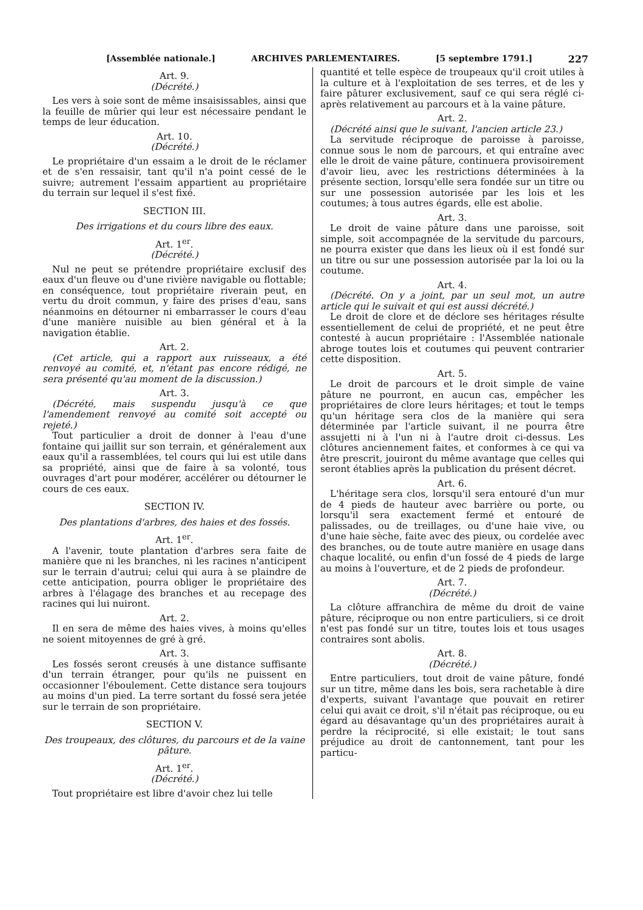[Assemblée nationale.] ARCHIVES PARLEMENTAIRES. [5 septembre 1791.] 227
Art. 9.
(Décrété.)
Les vers à soie sont de même insaisissables, ainsi que la feuille de mûrier qui leur est nécessaire pendant le temps de leur éducation.
Art. 10.
(Décrété.)
Le propriétaire d'un essaim a le droit de le réclamer et de s'en ressaisir, tant qu'il n'a point cessé de le suivre; autrement l'essaim appartient au propriétaire du terrain sur lequel il s'est fixé.
SECTION III.
Des irrigations et du cours libre des eaux.
Art. 1<sup>er</sup>.
(Décrété.)
Nul ne peut se prétendre propriétaire exclusif des eaux d'un fleuve ou d'une rivière navigable ou flottable; en conséquence, tout propriétaire riverain peut, en vertu du droit commun, y faire des prises d'eau, sans néanmoins en détourner ni embarrasser le cours d'eau d'une manière nuisible au bien général et à la navigation établie.
Art. 2.
(Cet article, qui a rapport aux ruisseaux, a été renvoyé au comité, et, n'étant pas encore rédigé, ne sera présenté qu'au moment de la discussion.)
Art. 3.
(Décrété, mais suspendu jusqu'à ce que l'amendement renvoyé au comité soit accepté ou rejeté.)
Tout particulier a droit de donner à l'eau d'une fontaine qui jaillit sur son terrain, et généralement aux eaux qu'il a rassemblées, tel cours qui lui est utile dans sa propriété, ainsi que de faire à sa volonté, tous ouvrages d'art pour modérer, accélérer ou détourner le cours de ces eaux.
SECTION IV.
Des plantations d'arbres, des haies et des fossés.
Art. 1<sup>er</sup>.
A l'avenir, toute plantation d'arbres sera faite de manière que ni les branches, ni les racines n'anticipent sur le terrain d'autrui; celui qui aura à se plaindre de cette anticipation, pourra obliger le propriétaire des arbres à l'élagage des branches et au recepage des racines qui lui nuiront.
Art. 2.
Il en sera de même des haies vives, à moins qu'elles ne soient mitoyennes de gré à gré.
Art. 3.
Les fossés seront creusés à une distance suffisante d'un terrain étranger, pour qu'ils ne puissent en occasionner l'éboulement. Cette distance sera toujours au moins d'un pied. La terre sortant du fossé sera jetée sur le terrain de son propriétaire.
SECTION V.
Des troupeaux, des clôtures, du parcours et de la vaine pâture.
Art. 1<sup>er</sup>.
(Décrété.)
Tout propriétaire est libre d'avoir chez lui telle
quantité et telle espèce de troupeaux qu'il croit utiles à la culture et à l'exploitation de ses terres, et de les y faire pâturer exclusivement, sauf ce qui sera réglé ci-après relativement au parcours et à la vaine pâture.
Art. 2.
(Décrété ainsi que le suivant, l'ancien article 23.)
La servitude réciproque de paroisse à paroisse, connue sous le nom de parcours, et qui entraîne avec elle le droit de vaine pâture, continuera provisoirement d'avoir lieu, avec les restrictions déterminées à la présente section, lorsqu'elle sera fondée sur un titre ou sur une possession autorisée par les lois et les coutumes; à tous autres égards, elle est abolie.
Art. 3.
Le droit de vaine pâture dans une paroisse, soit simple, soit accompagnée de la servitude du parcours, ne pourra exister que dans les lieux où il est fondé sur un titre ou sur une possession autorisée par la loi ou la coutume.
Art. 4.
(Décrété. On y a joint, par un seul mot, un autre article qui le suivait et qui est aussi décrété.)
Le droit de clore et de déclore ses héritages résulte essentiellement de celui de propriété, et ne peut être contesté à aucun propriétaire : l'Assemblée nationale abroge toutes lois et coutumes qui peuvent contrarier cette disposition.
Art. 5.
Le droit de parcours et le droit simple de vaine pâture ne pourront, en aucun cas, empêcher les propriétaires de clore leurs héritages; et tout le temps qu'un héritage sera clos de la manière qui sera déterminée par l'article suivant, il ne pourra être assujetti ni à l'un ni à l'autre droit ci-dessus. Les clôtures anciennement faites, et conformes à ce qui va être prescrit, jouiront du même avantage que celles qui seront établies après la publication du présent décret.
Art. 6.
L'héritage sera clos, lorsqu'il sera entouré d'un mur de 4 pieds de hauteur avec barrière ou porte, ou lorsqu'il sera exactement fermé et entouré de palissades, ou de treillages, ou d'une haie vive, ou d'une haie sèche, faite avec des pieux, ou cordelée avec des branches, ou de toute autre manière en usage dans chaque localité, ou enfin d'un fossé de 4 pieds de large au moins à l'ouverture, et de 2 pieds de profondeur.
Art. 7.
(Décrété.)
La clôture affranchira de même du droit de vaine pâture, réciproque ou non entre particuliers, si ce droit n'est pas fondé sur un titre, toutes lois et tous usages contraires sont abolis.
Art. 8.
(Décrété.)
Entre particuliers, tout droit de vaine pâture, fondé sur un titre, même dans les bois, sera rachetable à dire d'experts, suivant l'avantage que pouvait en retirer celui qui avait ce droit, s'il n'était pas réciproque, ou eu égard au désavantage qu'un des propriétaires aurait à perdre la réciprocité, si elle existait; le tout sans préjudice au droit de cantonnement, tant pour les particu-